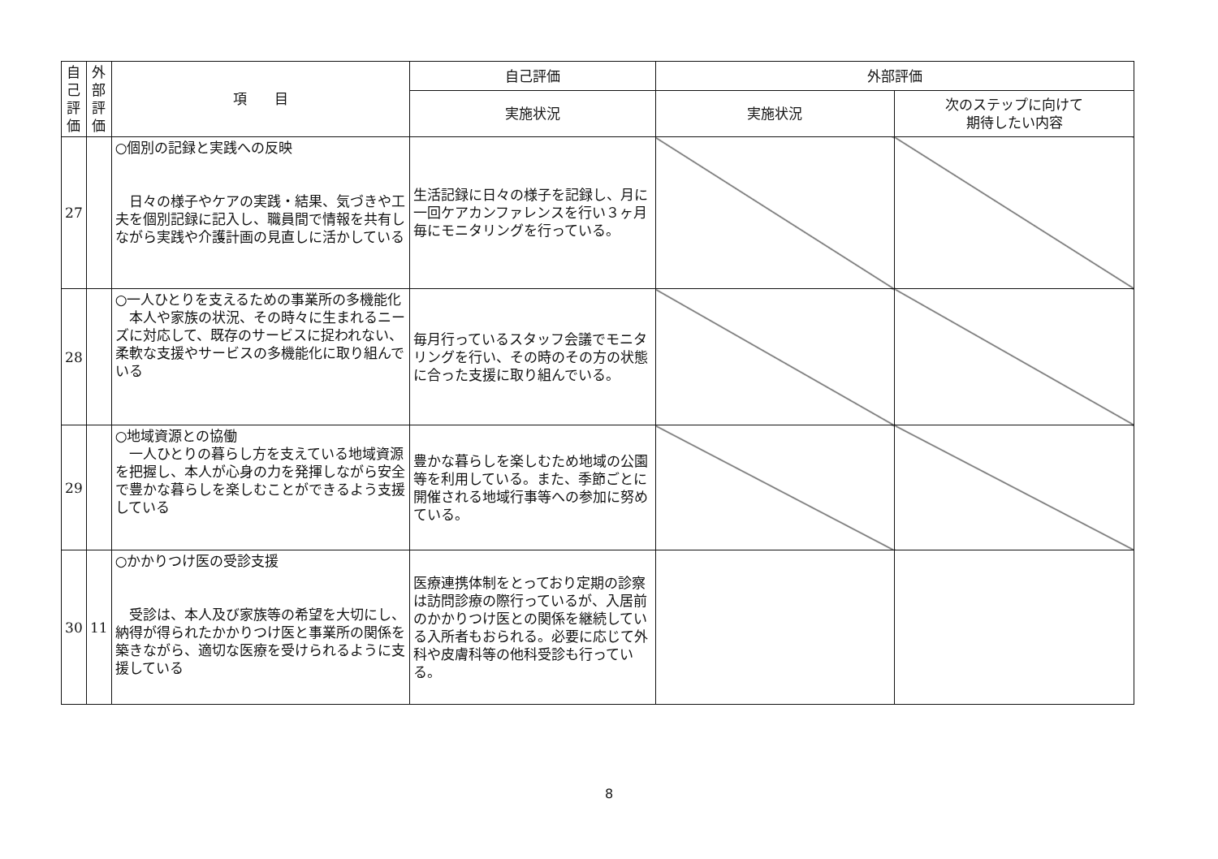| 自己評価 | 外部評価 | 項 目 | 自己評価 | 外部評価 | |
| --- | --- | --- | --- | --- | --- |
| | | | 実施状況 | 実施状況 | 次のステップに向けて 期待したい内容 |
| 27 | | ○個別の記録と実践への反映 日々の様子やケアの実践・結果、気づきや工夫を個別記録に記入し、職員間で情報を共有しながら実践や介護計画の見直しに活かしている | 生活記録に日々の様子を記録し、月に一回ケアカンファレンスを行い３ヶ月毎にモニタリングを行っている。 | | |
| 28 | | ○一人ひとりを支えるための事業所の多機能化 本人や家族の状況、その時々に生まれるニーズに対応して、既存のサービスに捉われない、柔軟な支援やサービスの多機能化に取り組んでいる | 毎月行っているスタッフ会議でモニタリングを行い、その時のその方の状態に合った支援に取り組んでいる。 | | |
| 29 | | ○地域資源との協働 一人ひとりの暮らし方を支えている地域資源を把握し、本人が心身の力を発揮しながら安全で豊かな暮らしを楽しむことができるよう支援している | 豊かな暮らしを楽しむため地域の公園等を利用している。また、季節ごとに開催される地域行事等への参加に努めている。 | | |
| 30 | 11 | ○かかりつけ医の受診支援 受診は、本人及び家族等の希望を大切にし、納得が得られたかかりつけ医と事業所の関係を築きながら、適切な医療を受けられるように支援している | 医療連携体制をとっており定期の診察は訪問診療の際行っているが、入居前のかかりつけ医との関係を継続している入所者もおられる。必要に応じて外科や皮膚科等の他科受診も行っている。 | | |
8